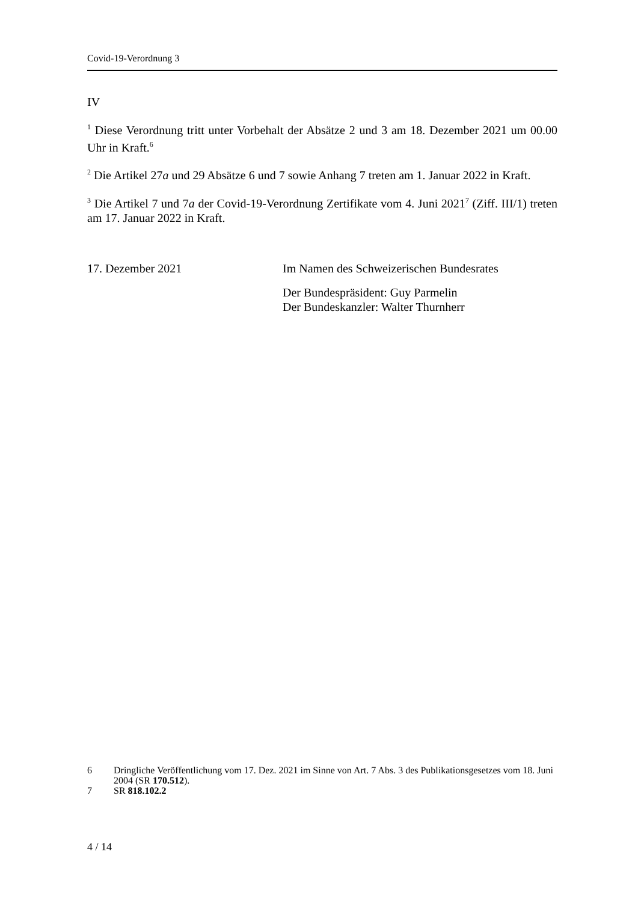Covid-19-Verordnung 3
IV
<sup>1</sup> Diese Verordnung tritt unter Vorbehalt der Absätze 2 und 3 am 18. Dezember 2021 um 00.00 Uhr in Kraft.<sup>6</sup>
<sup>2</sup> Die Artikel 27a und 29 Absätze 6 und 7 sowie Anhang 7 treten am 1. Januar 2022 in Kraft.
<sup>3</sup> Die Artikel 7 und 7a der Covid-19-Verordnung Zertifikate vom 4. Juni 2021<sup>7</sup> (Ziff. III/1) treten am 17. Januar 2022 in Kraft.
17. Dezember 2021 Im Namen des Schweizerischen Bundesrates
Der Bundespräsident: Guy Parmelin
Der Bundeskanzler: Walter Thurnherr
6 Dringliche Veröffentlichung vom 17. Dez. 2021 im Sinne von Art. 7 Abs. 3 des Publikationsgesetzes vom 18. Juni 2004 (SR 170.512).
7 SR 818.102.2
4 / 14